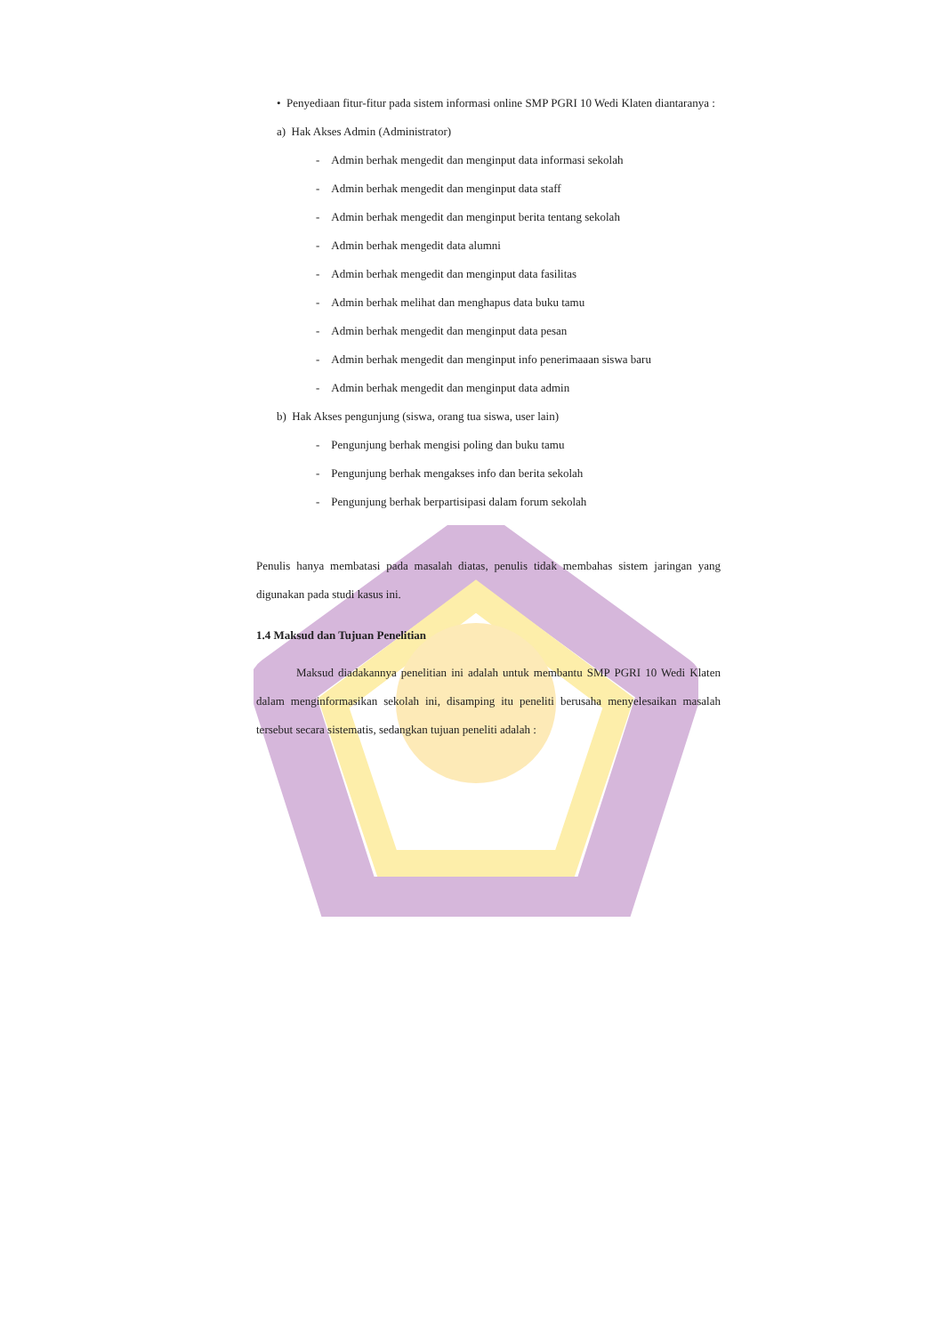• Penyediaan fitur-fitur pada sistem informasi online SMP PGRI 10 Wedi Klaten diantaranya :
a) Hak Akses Admin (Administrator)
- Admin berhak mengedit dan menginput data informasi sekolah
- Admin berhak mengedit dan menginput data staff
- Admin berhak mengedit dan menginput berita tentang sekolah
- Admin berhak mengedit data alumni
- Admin berhak mengedit dan menginput data fasilitas
- Admin berhak melihat dan menghapus data buku tamu
- Admin berhak mengedit dan menginput data pesan
- Admin berhak mengedit dan menginput info penerimaaan siswa baru
- Admin berhak mengedit dan menginput data admin
b) Hak Akses pengunjung (siswa, orang tua siswa, user lain)
- Pengunjung berhak mengisi poling dan buku tamu
- Pengunjung berhak mengakses info dan berita sekolah
- Pengunjung berhak berpartisipasi dalam forum sekolah
Penulis hanya membatasi pada masalah diatas, penulis tidak membahas sistem jaringan yang digunakan pada studi kasus ini.
1.4 Maksud dan Tujuan Penelitian
Maksud diadakannya penelitian ini adalah untuk membantu SMP PGRI 10 Wedi Klaten dalam menginformasikan sekolah ini, disamping itu peneliti berusaha menyelesaikan masalah tersebut secara sistematis, sedangkan tujuan peneliti adalah :